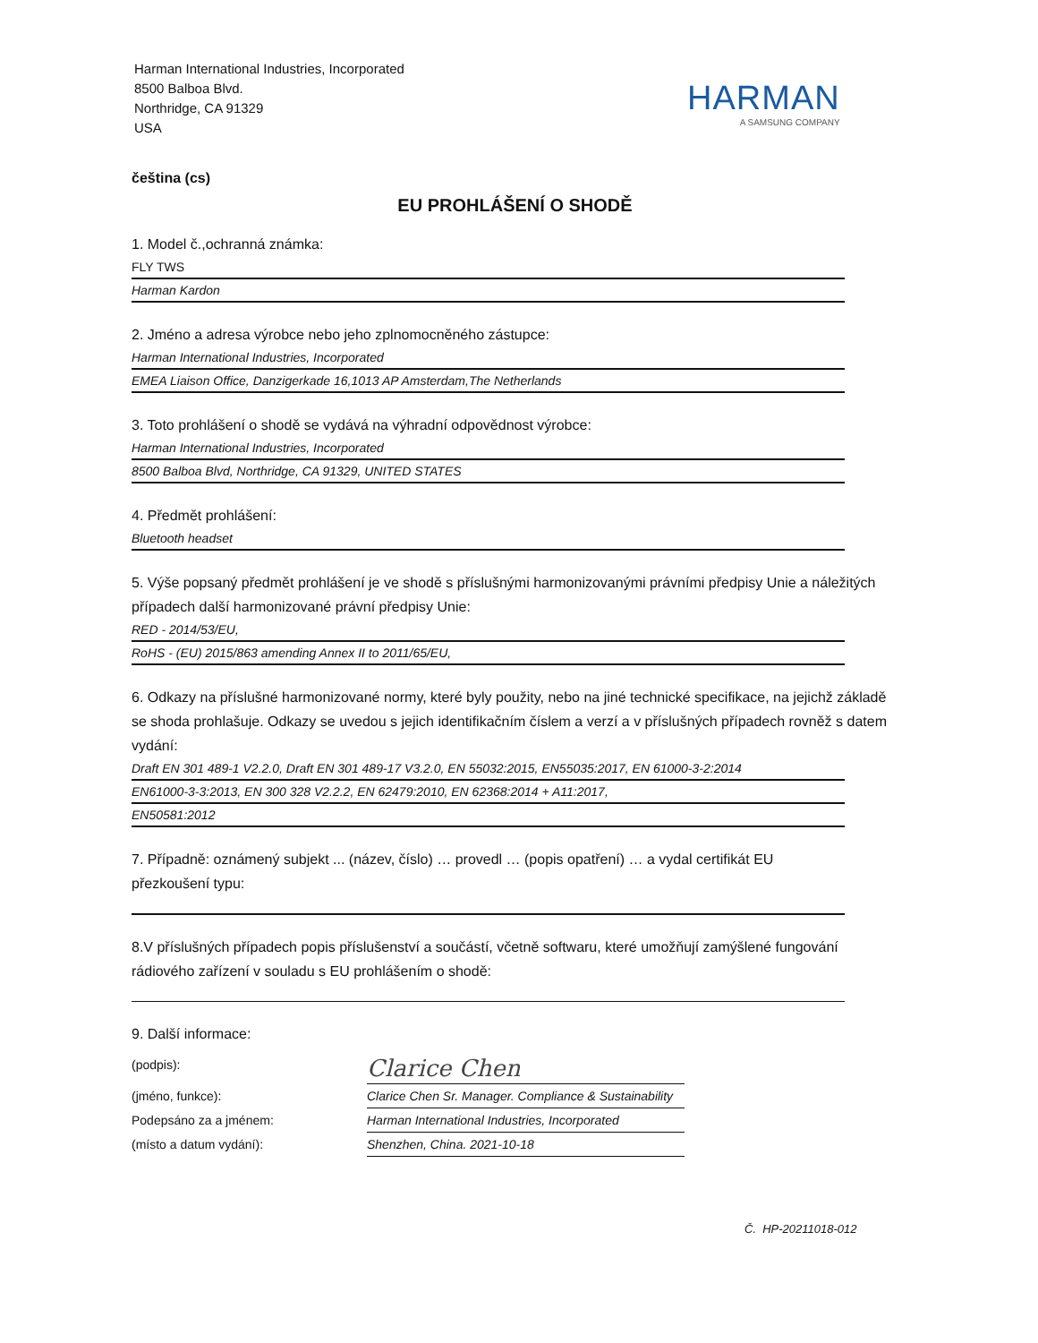Harman International Industries, Incorporated
8500 Balboa Blvd.
Northridge, CA 91329
USA
HARMAN
A SAMSUNG COMPANY
čeština (cs)
EU PROHLÁŠENÍ O SHODĚ
1. Model č.,ochranná známka:
FLY TWS
Harman Kardon
2. Jméno a adresa výrobce nebo jeho zplnomocněného zástupce:
Harman International Industries, Incorporated
EMEA Liaison Office, Danzigerkade 16,1013 AP Amsterdam,The Netherlands
3. Toto prohlášení o shodě se vydává na výhradní odpovědnost výrobce:
Harman International Industries, Incorporated
8500 Balboa Blvd, Northridge, CA 91329, UNITED STATES
4. Předmět prohlášení:
Bluetooth headset
5. Výše popsaný předmět prohlášení je ve shodě s příslušnými harmonizovanými právními předpisy Unie a náležitých případech další harmonizované právní předpisy Unie:
RED - 2014/53/EU,
RoHS - (EU) 2015/863 amending Annex II to 2011/65/EU,
6. Odkazy na příslušné harmonizované normy, které byly použity, nebo na jiné technické specifikace, na jejichž základě se shoda prohlašuje. Odkazy se uvedou s jejich identifikačním číslem a verzí a v příslušných případech rovněž s datem vydání:
Draft EN 301 489-1 V2.2.0, Draft EN 301 489-17 V3.2.0, EN 55032:2015, EN55035:2017, EN 61000-3-2:2014
EN61000-3-3:2013, EN 300 328 V2.2.2, EN 62479:2010, EN 62368:2014 + A11:2017,
EN50581:2012
7. Případně: oznámený subjekt ... (název, číslo) … provedl … (popis opatření) … a vydal certifikát EU přezkoušení typu:
8.V příslušných případech popis příslušenství a součástí, včetně softwaru, které umožňují zamýšlené fungování rádiového zařízení v souladu s EU prohlášením o shodě:
9. Další informace:
(podpis):
Clarice Chen
(jméno, funkce): Clarice Chen Sr. Manager. Compliance & Sustainability
Podepsáno za a jménem: Harman International Industries, Incorporated
(místo a datum vydání): Shenzhen, China. 2021-10-18
Č. HP-20211018-012